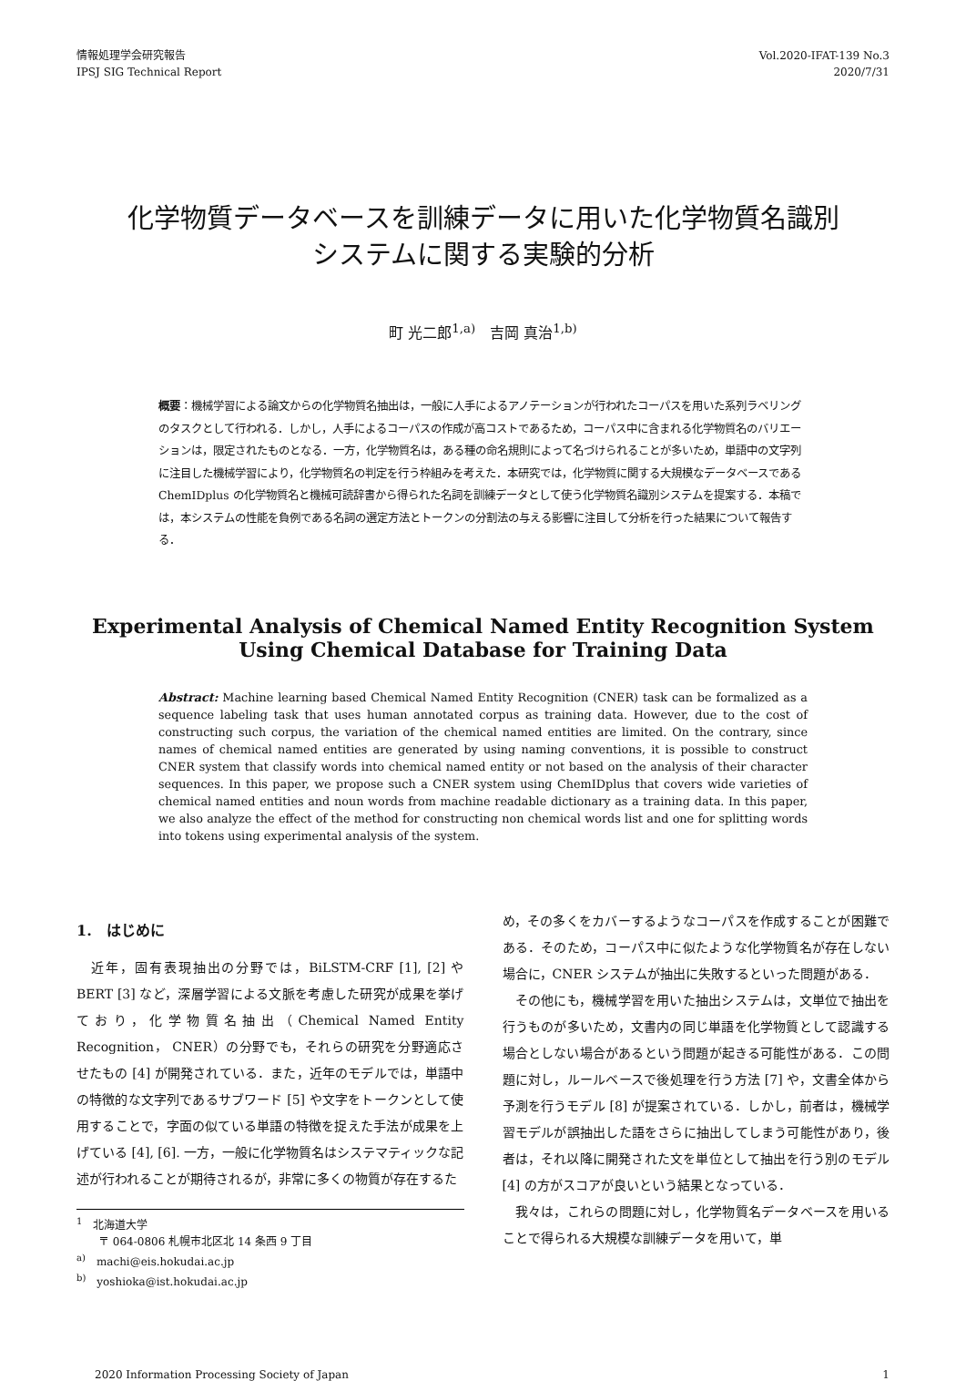情報処理学会研究報告
IPSJ SIG Technical Report
Vol.2020-IFAT-139 No.3
2020/7/31
化学物質データベースを訓練データに用いた化学物質名識別
システムに関する実験的分析
町 光二郎<sup>1,a)</sup>　吉岡 真治<sup>1,b)</sup>
概要：機械学習による論文からの化学物質名抽出は，一般に人手によるアノテーションが行われたコーパスを用いた系列ラベリングのタスクとして行われる．しかし，人手によるコーパスの作成が高コストであるため，コーパス中に含まれる化学物質名のバリエーションは，限定されたものとなる．一方，化学物質名は，ある種の命名規則によって名づけられることが多いため，単語中の文字列に注目した機械学習により，化学物質名の判定を行う枠組みを考えた．本研究では，化学物質に関する大規模なデータベースである ChemIDplus の化学物質名と機械可読辞書から得られた名詞を訓練データとして使う化学物質名識別システムを提案する．本稿では，本システムの性能を負例である名詞の選定方法とトークンの分割法の与える影響に注目して分析を行った結果について報告する．
Experimental Analysis of Chemical Named Entity Recognition System Using Chemical Database for Training Data
Abstract: Machine learning based Chemical Named Entity Recognition (CNER) task can be formalized as a sequence labeling task that uses human annotated corpus as training data. However, due to the cost of constructing such corpus, the variation of the chemical named entities are limited. On the contrary, since names of chemical named entities are generated by using naming conventions, it is possible to construct CNER system that classify words into chemical named entity or not based on the analysis of their character sequences. In this paper, we propose such a CNER system using ChemIDplus that covers wide varieties of chemical named entities and noun words from machine readable dictionary as a training data. In this paper, we also analyze the effect of the method for constructing non chemical words list and one for splitting words into tokens using experimental analysis of the system.
1.　はじめに
　近年，固有表現抽出の分野では，BiLSTM-CRF [1], [2] や BERT [3] など，深層学習による文脈を考慮した研究が成果を挙げており，化学物質名抽出（Chemical Named Entity Recognition， CNER）の分野でも，それらの研究を分野適応させたもの [4] が開発されている．また，近年のモデルでは，単語中の特徴的な文字列であるサブワード [5] や文字をトークンとして使用することで，字面の似ている単語の特徴を捉えた手法が成果を上げている [4], [6]. 一方，一般に化学物質名はシステマティックな記述が行われることが期待されるが，非常に多くの物質が存在するた
<sup>1</sup>　北海道大学
　　〒 064-0806 札幌市北区北 14 条西 9 丁目
<sup>a)</sup>　machi@eis.hokudai.ac.jp
<sup>b)</sup>　yoshioka@ist.hokudai.ac.jp
め，その多くをカバーするようなコーパスを作成することが困難である．そのため，コーパス中に似たような化学物質名が存在しない場合に，CNER システムが抽出に失敗するといった問題がある．
　その他にも，機械学習を用いた抽出システムは，文単位で抽出を行うものが多いため，文書内の同じ単語を化学物質として認識する場合としない場合があるという問題が起きる可能性がある．この問題に対し，ルールベースで後処理を行う方法 [7] や，文書全体から予測を行うモデル [8] が提案されている．しかし，前者は，機械学習モデルが誤抽出した語をさらに抽出してしまう可能性があり，後者は，それ以降に開発された文を単位として抽出を行う別のモデル [4] の方がスコアが良いという結果となっている．
　我々は，これらの問題に対し，化学物質名データベースを用いることで得られる大規模な訓練データを用いて，単
2020 Information Processing Society of Japan 1